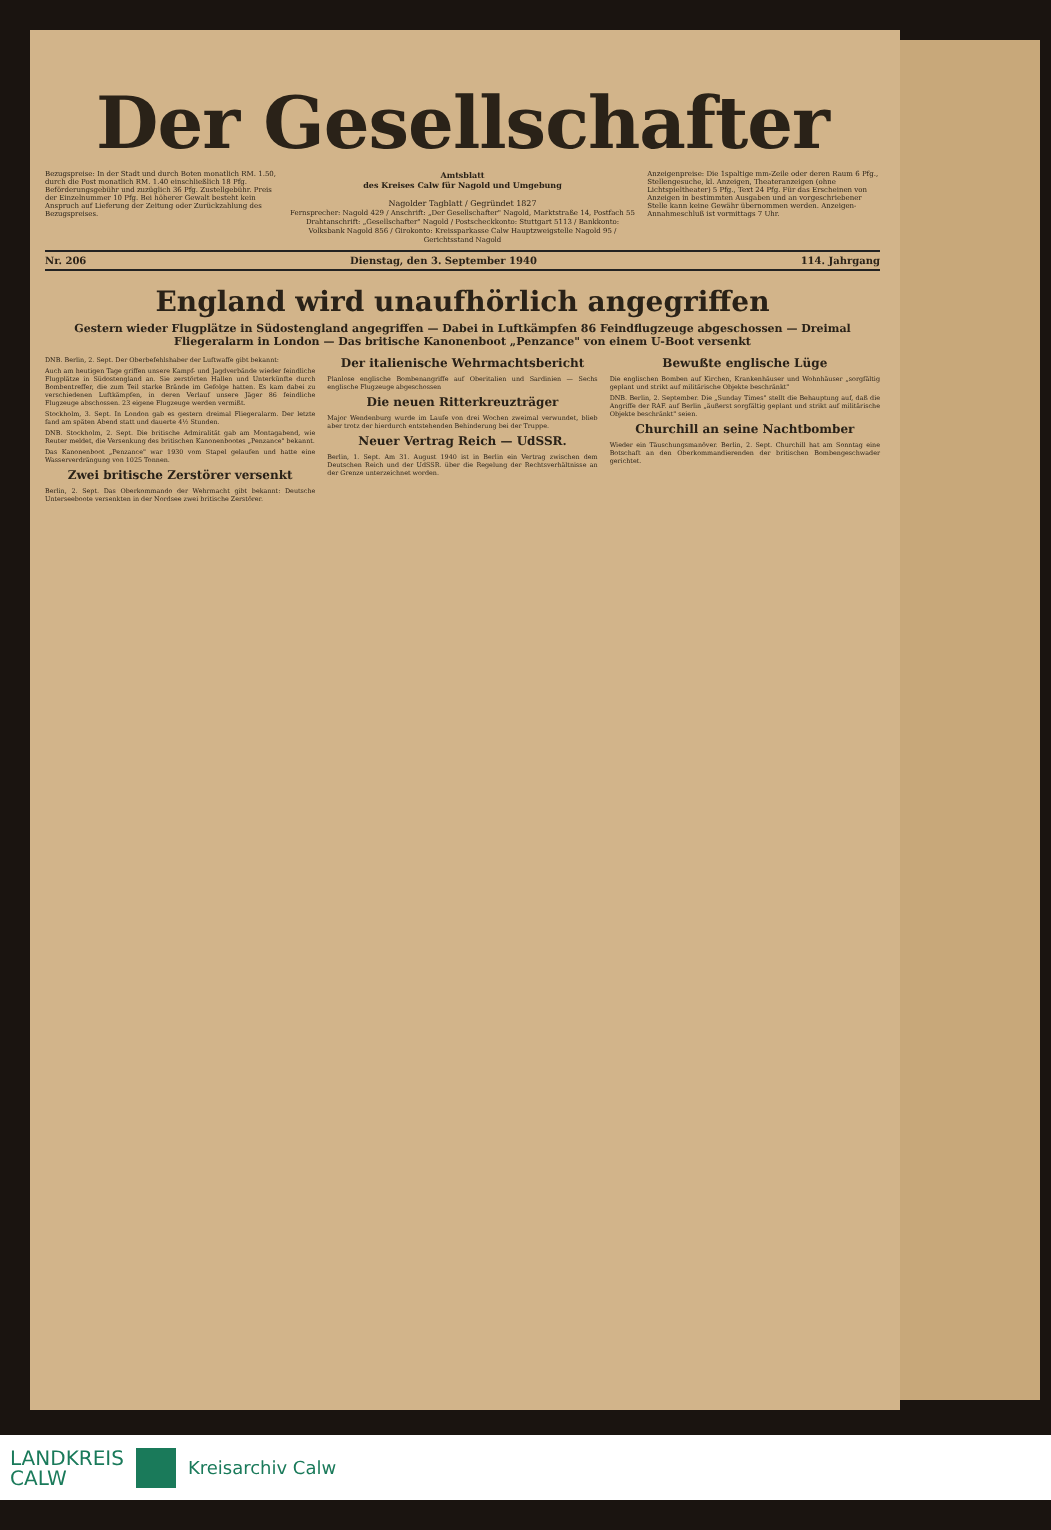Der Gesellschafter
Bezugspreise: In der Stadt und durch Boten monatlich RM. 1.50, durch die Post monatlich RM. 1.40 einschließlich 18 Pfg. Beförderungsgebühr und zuzüglich 36 Pfg. Zustellgebühr. Preis der Einzelnummer 10 Pfg. Bei höherer Gewalt besteht kein Anspruch auf Lieferung der Zeitung oder Zurückzahlung des Bezugspreises.
Amtsblatt
des Kreises Calw für Nagold und Umgebung
Nagolder Tagblatt / Gegründet 1827
Fernsprecher: Nagold 429 / Anschrift: „Der Gesellschafter" Nagold, Marktstraße 14, Postfach 55 Drahtanschrift: „Gesellschafter" Nagold / Postscheckkonto: Stuttgart 5113 / Bankkonto: Volksbank Nagold 856 / Girokonto: Kreissparkasse Calw Hauptzweigstelle Nagold 95 / Gerichtsstand Nagold
Anzeigenpreise: Die 1spaltige mm-Zeile oder deren Raum 6 Pfg., Stellengesuche, kl. Anzeigen, Theateranzeigen (ohne Lichtspieltheater) 5 Pfg., Text 24 Pfg. Für das Erscheinen von Anzeigen in bestimmten Ausgaben und an vorgeschriebener Stelle kann keine Gewähr übernommen werden. Anzeigen-Annahmeschluß ist vormittags 7 Uhr.
Nr. 206 Dienstag, den 3. September 1940 114. Jahrgang
England wird unaufhörlich angegriffen
Gestern wieder Flugplätze in Südostengland angegriffen — Dabei in Luftkämpfen 86 Feindflugzeuge abgeschossen — Dreimal Fliegeralarm in London — Das britische Kanonenboot „Penzance" von einem U-Boot versenkt
DNB. Berlin, 2. Sept. Der Oberbefehlshaber der Luftwaffe gibt bekannt:
Auch am heutigen Tage griffen unsere Kampf- und Jagdverbände wieder feindliche Flugplätze in Südostengland an. Sie zerstörten Hallen und Unterkünfte durch Bombentreffer, die zum Teil starke Brände im Gefolge hatten. Es kam dabei zu verschiedenen Luftkämpfen, in deren Verlauf unsere Jäger 86 feindliche Flugzeuge abschossen. 23 eigene Flugzeuge werden vermißt.
Stockholm, 3. Sept. In London gab es gestern dreimal Fliegeralarm. Der letzte fand am späten Abend statt und dauerte 4½ Stunden.
DNB. Stockholm, 2. Sept. Die britische Admiralität gab am Montagabend, wie Reuter meldet, die Versenkung des britischen Kanonenbootes „Penzance" bekannt.
Das Kanonenboot „Penzance" war 1930 vom Stapel gelaufen und hatte eine Wasserverdrängung von 1025 Tonnen.
Zwei britische Zerstörer versenkt
Berlin, 2. Sept. Das Oberkommando der Wehrmacht gibt bekannt: Deutsche Unterseeboote versenkten in der Nordsee zwei britische Zerstörer.
Der italienische Wehrmachtsbericht
Planlose englische Bombenangriffe auf Oberitalien und Sardinien — Sechs englische Flugzeuge abgeschossen
Die neuen Ritterkreuzträger
Major Wendenburg wurde im Laufe von drei Wochen zweimal verwundet, blieb aber trotz der hierdurch entstehenden Behinderung bei der Truppe.
Neuer Vertrag Reich — UdSSR.
Berlin, 1. Sept. Am 31. August 1940 ist in Berlin ein Vertrag zwischen dem Deutschen Reich und der UdSSR. über die Regelung der Rechtsverhältnisse an der Grenze unterzeichnet worden.
Bewußte englische Lüge
Die englischen Bomben auf Kirchen, Krankenhäuser und Wohnhäuser „sorgfältig geplant und strikt auf militärische Objekte beschränkt"
DNB. Berlin, 2. September. Die „Sunday Times" stellt die Behauptung auf, daß die Angriffe der RAF. auf Berlin „äußerst sorgfältig geplant und strikt auf militärische Objekte beschränkt" seien.
Churchill an seine Nachtbomber
Wieder ein Täuschungsmanöver. Berlin, 2. Sept. Churchill hat am Sonntag eine Botschaft an den Oberkommandierenden der britischen Bombengeschwader gerichtet.
LANDKREIS
CALW Kreisarchiv Calw